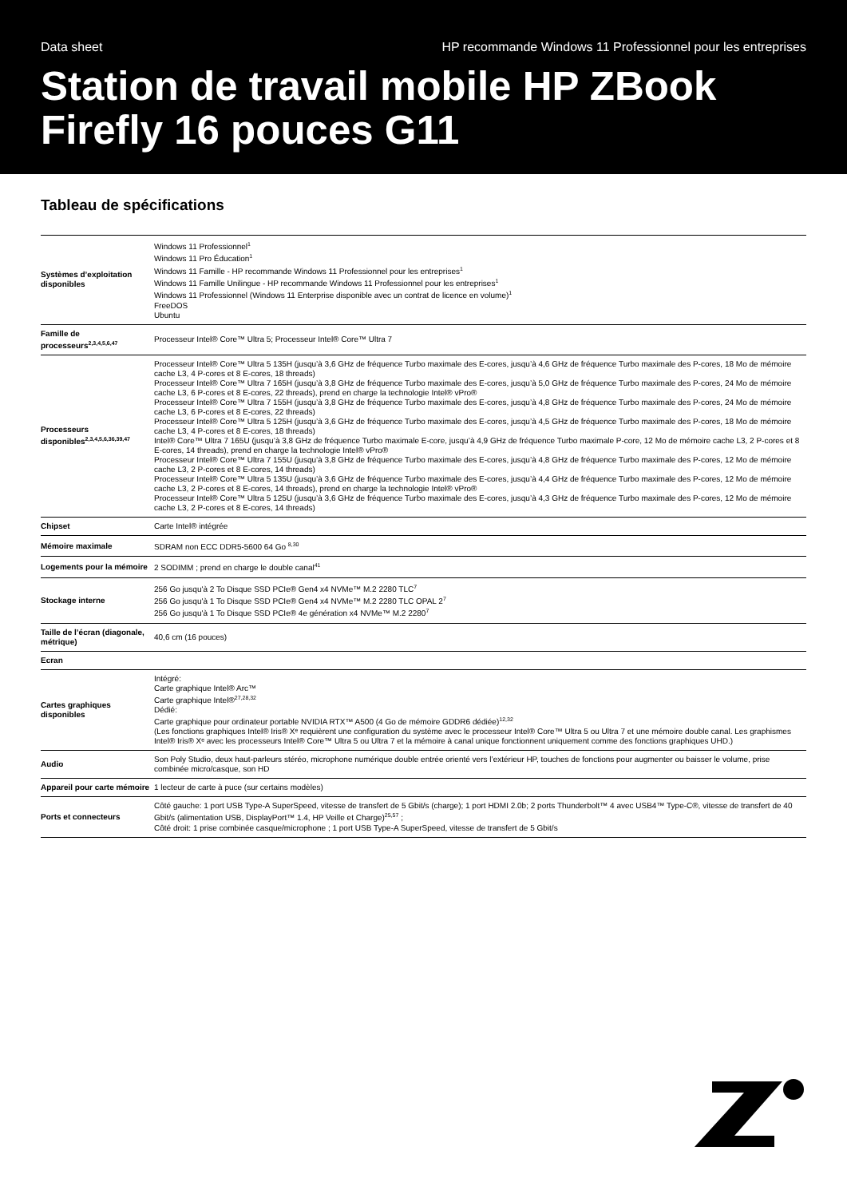Data sheet HP recommande Windows 11 Professionnel pour les entreprises
Station de travail mobile HP ZBook Firefly 16 pouces G11
Tableau de spécifications
| Systèmes d’exploitation disponibles | Windows 11 Professionnel<sup>1</sup> Windows 11 Pro Éducation<sup>1</sup> Windows 11 Famille - HP recommande Windows 11 Professionnel pour les entreprises<sup>1</sup> Windows 11 Famille Unilingue - HP recommande Windows 11 Professionnel pour les entreprises<sup>1</sup> Windows 11 Professionnel (Windows 11 Enterprise disponible avec un contrat de licence en volume)<sup>1</sup> FreeDOS Ubuntu |
| Famille de processeurs<sup>2,3,4,5,6,47</sup> | Processeur Intel® Core™ Ultra 5; Processeur Intel® Core™ Ultra 7 |
| Processeurs disponibles<sup>2,3,4,5,6,36,39,47</sup> | Processeur Intel® Core™ Ultra 5 135H (jusqu’à 3,6 GHz de fréquence Turbo maximale des E-cores, jusqu’à 4,6 GHz de fréquence Turbo maximale des P-cores, 18 Mo de mémoire cache L3, 4 P-cores et 8 E-cores, 18 threads) Processeur Intel® Core™ Ultra 7 165H (jusqu’à 3,8 GHz de fréquence Turbo maximale des E-cores, jusqu’à 5,0 GHz de fréquence Turbo maximale des P-cores, 24 Mo de mémoire cache L3, 6 P-cores et 8 E-cores, 22 threads), prend en charge la technologie Intel® vPro® Processeur Intel® Core™ Ultra 7 155H (jusqu’à 3,8 GHz de fréquence Turbo maximale des E-cores, jusqu’à 4,8 GHz de fréquence Turbo maximale des P-cores, 24 Mo de mémoire cache L3, 6 P-cores et 8 E-cores, 22 threads) Processeur Intel® Core™ Ultra 5 125H (jusqu’à 3,6 GHz de fréquence Turbo maximale des E-cores, jusqu’à 4,5 GHz de fréquence Turbo maximale des P-cores, 18 Mo de mémoire cache L3, 4 P-cores et 8 E-cores, 18 threads) Intel® Core™ Ultra 7 165U (jusqu’à 3,8 GHz de fréquence Turbo maximale E-core, jusqu’à 4,9 GHz de fréquence Turbo maximale P-core, 12 Mo de mémoire cache L3, 2 P-cores et 8 E-cores, 14 threads), prend en charge la technologie Intel® vPro® Processeur Intel® Core™ Ultra 7 155U (jusqu’à 3,8 GHz de fréquence Turbo maximale des E-cores, jusqu’à 4,8 GHz de fréquence Turbo maximale des P-cores, 12 Mo de mémoire cache L3, 2 P-cores et 8 E-cores, 14 threads) Processeur Intel® Core™ Ultra 5 135U (jusqu’à 3,6 GHz de fréquence Turbo maximale des E-cores, jusqu’à 4,4 GHz de fréquence Turbo maximale des P-cores, 12 Mo de mémoire cache L3, 2 P-cores et 8 E-cores, 14 threads), prend en charge la technologie Intel® vPro® Processeur Intel® Core™ Ultra 5 125U (jusqu’à 3,6 GHz de fréquence Turbo maximale des E-cores, jusqu’à 4,3 GHz de fréquence Turbo maximale des P-cores, 12 Mo de mémoire cache L3, 2 P-cores et 8 E-cores, 14 threads) |
| Chipset | Carte Intel® intégrée |
| Mémoire maximale | SDRAM non ECC DDR5-5600 64 Go <sup>8,30</sup> |
| Logements pour la mémoire | 2 SODIMM ; prend en charge le double canal<sup>41</sup> |
| Stockage interne | 256 Go jusqu'à 2 To Disque SSD PCIe® Gen4 x4 NVMe™ M.2 2280 TLC<sup>7</sup> 256 Go jusqu'à 1 To Disque SSD PCIe® Gen4 x4 NVMe™ M.2 2280 TLC OPAL 2<sup>7</sup> 256 Go jusqu'à 1 To Disque SSD PCIe® 4e génération x4 NVMe™ M.2 2280<sup>7</sup> |
| Taille de l’écran (diagonale, métrique) | 40,6 cm (16 pouces) |
| Ecran | |
| Cartes graphiques disponibles | Intégré: Carte graphique Intel® Arc™ Carte graphique Intel®<sup>27,28,32</sup> Dédié: Carte graphique pour ordinateur portable NVIDIA RTX™ A500 (4 Go de mémoire GDDR6 dédiée)<sup>12,32</sup> (Les fonctions graphiques Intel® Iris® Xᵉ requièrent une configuration du système avec le processeur Intel® Core™ Ultra 5 ou Ultra 7 et une mémoire double canal. Les graphismes Intel® Iris® Xᵉ avec les processeurs Intel® Core™ Ultra 5 ou Ultra 7 et la mémoire à canal unique fonctionnent uniquement comme des fonctions graphiques UHD.) |
| Audio | Son Poly Studio, deux haut-parleurs stéréo, microphone numérique double entrée orienté vers l’extérieur HP, touches de fonctions pour augmenter ou baisser le volume, prise combinée micro/casque, son HD |
| Appareil pour carte mémoire | 1 lecteur de carte à puce (sur certains modèles) |
| Ports et connecteurs | Côté gauche: 1 port USB Type-A SuperSpeed, vitesse de transfert de 5 Gbit/s (charge); 1 port HDMI 2.0b; 2 ports Thunderbolt™ 4 avec USB4™ Type-C®, vitesse de transfert de 40 Gbit/s (alimentation USB, DisplayPort™ 1.4, HP Veille et Charge)<sup>25,57</sup> ; Côté droit: 1 prise combinée casque/microphone ; 1 port USB Type-A SuperSpeed, vitesse de transfert de 5 Gbit/s |